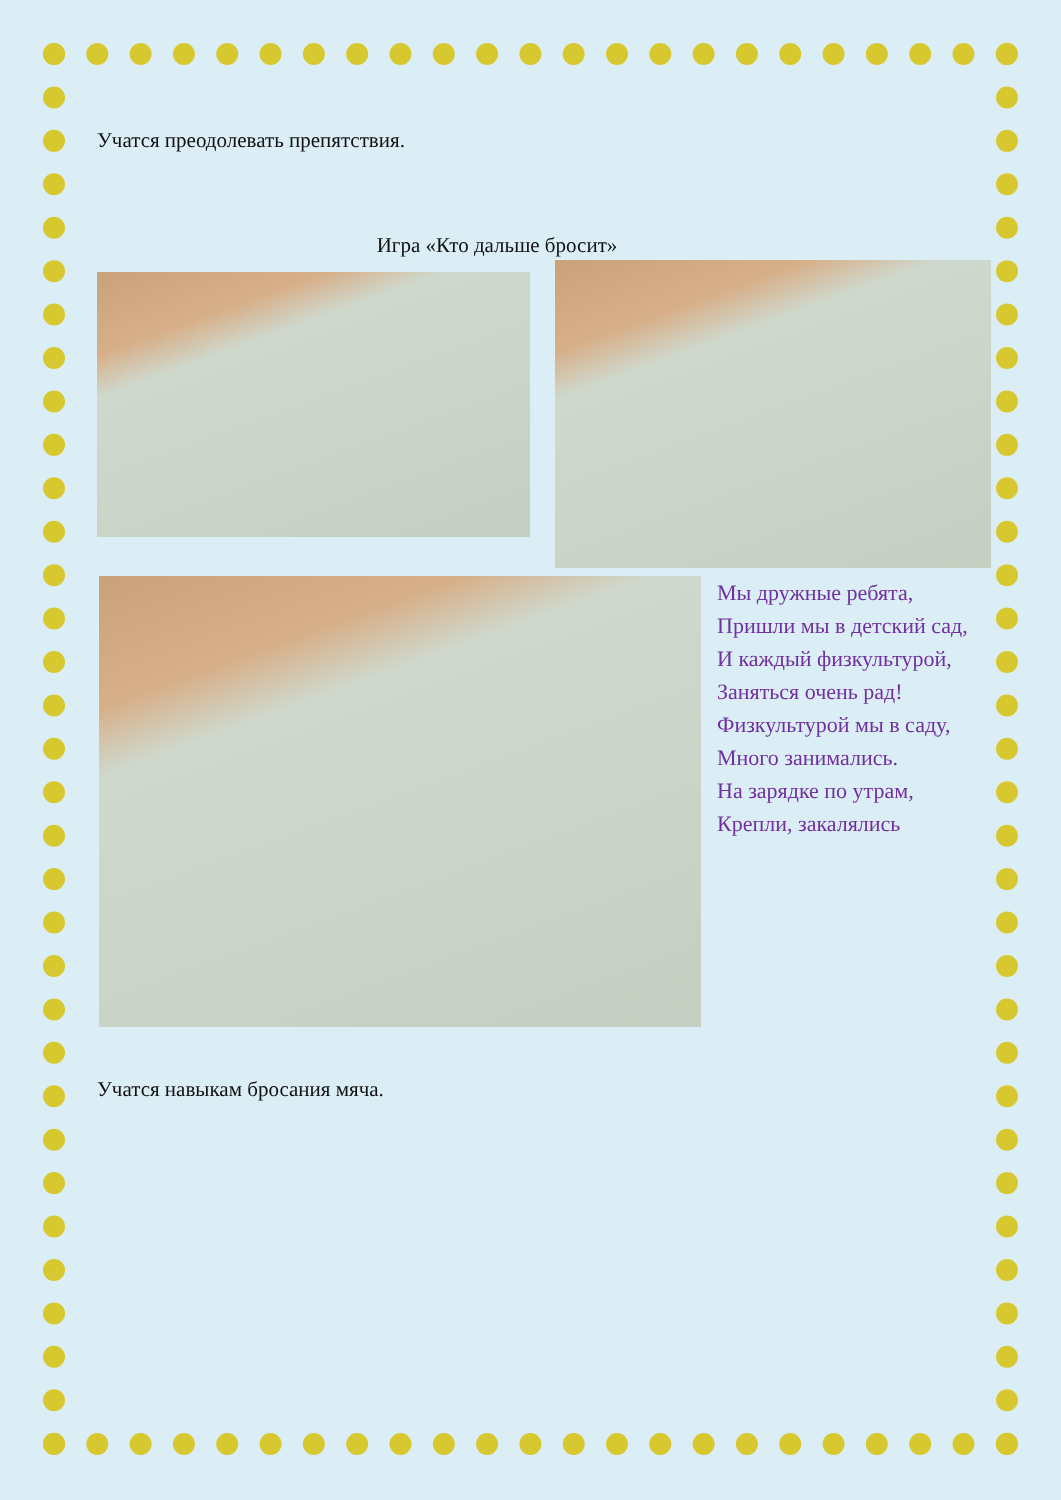Учатся преодолевать препятствия.
Игра «Кто дальше бросит»
Мы дружные ребята,
Пришли мы в детский сад,
И каждый физкультурой,
Заняться очень рад!
Физкультурой мы в саду,
Много занимались.
На зарядке по утрам,
Крепли, закалялись
Учатся навыкам бросания мяча.